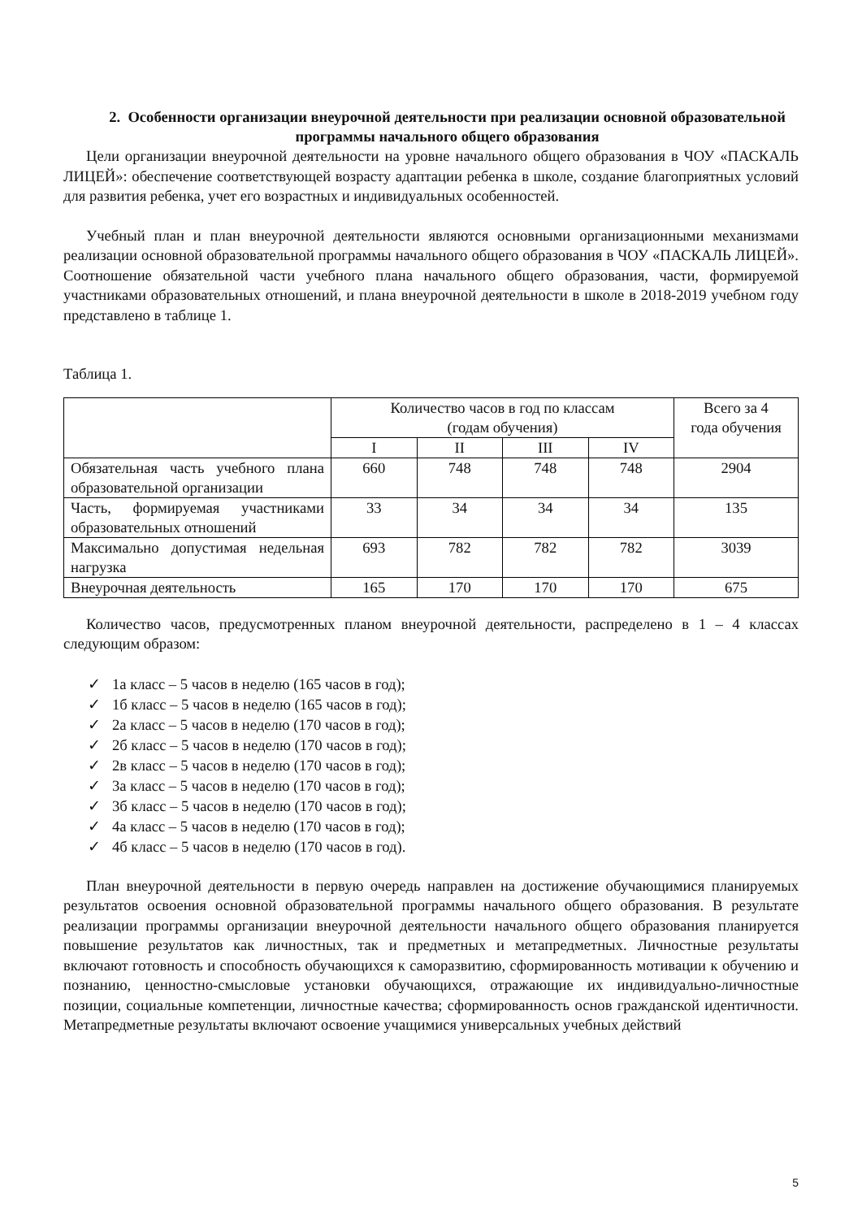2. Особенности организации внеурочной деятельности при реализации основной образовательной программы начального общего образования
Цели организации внеурочной деятельности на уровне начального общего образования в ЧОУ «ПАСКАЛЬ ЛИЦЕЙ»: обеспечение соответствующей возрасту адаптации ребенка в школе, создание благоприятных условий для развития ребенка, учет его возрастных и индивидуальных особенностей.
Учебный план и план внеурочной деятельности являются основными организационными механизмами реализации основной образовательной программы начального общего образования в ЧОУ «ПАСКАЛЬ ЛИЦЕЙ». Соотношение обязательной части учебного плана начального общего образования, части, формируемой участниками образовательных отношений, и плана внеурочной деятельности в школе в 2018-2019 учебном году представлено в таблице 1.
Таблица 1.
| | Количество часов в год по классам (годам обучения) | | | | Всего за 4 года обучения |
| --- | --- | --- | --- | --- | --- |
| | I | II | III | IV | |
| Обязательная часть учебного плана образовательной организации | 660 | 748 | 748 | 748 | 2904 |
| Часть, формируемая участниками образовательных отношений | 33 | 34 | 34 | 34 | 135 |
| Максимально допустимая недельная нагрузка | 693 | 782 | 782 | 782 | 3039 |
| Внеурочная деятельность | 165 | 170 | 170 | 170 | 675 |
Количество часов, предусмотренных планом внеурочной деятельности, распределено в 1 – 4 классах следующим образом:
✓ 1а класс – 5 часов в неделю (165 часов в год);
✓ 1б класс – 5 часов в неделю (165 часов в год);
✓ 2а класс – 5 часов в неделю (170 часов в год);
✓ 2б класс – 5 часов в неделю (170 часов в год);
✓ 2в класс – 5 часов в неделю (170 часов в год);
✓ 3а класс – 5 часов в неделю (170 часов в год);
✓ 3б класс – 5 часов в неделю (170 часов в год);
✓ 4а класс – 5 часов в неделю (170 часов в год);
✓ 4б класс – 5 часов в неделю (170 часов в год).
План внеурочной деятельности в первую очередь направлен на достижение обучающимися планируемых результатов освоения основной образовательной программы начального общего образования. В результате реализации программы организации внеурочной деятельности начального общего образования планируется повышение результатов как личностных, так и предметных и метапредметных. Личностные результаты включают готовность и способность обучающихся к саморазвитию, сформированность мотивации к обучению и познанию, ценностно-смысловые установки обучающихся, отражающие их индивидуально-личностные позиции, социальные компетенции, личностные качества; сформированность основ гражданской идентичности. Метапредметные результаты включают освоение учащимися универсальных учебных действий
5